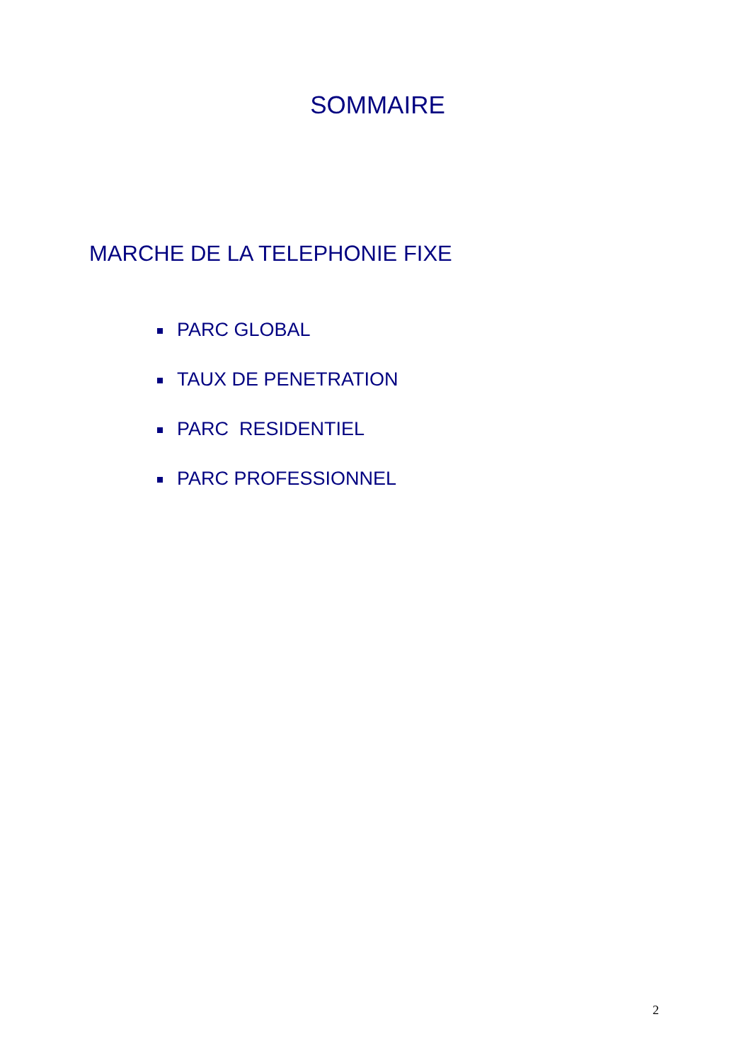SOMMAIRE
MARCHE DE LA TELEPHONIE FIXE
PARC GLOBAL
TAUX DE PENETRATION
PARC RESIDENTIEL
PARC PROFESSIONNEL
2